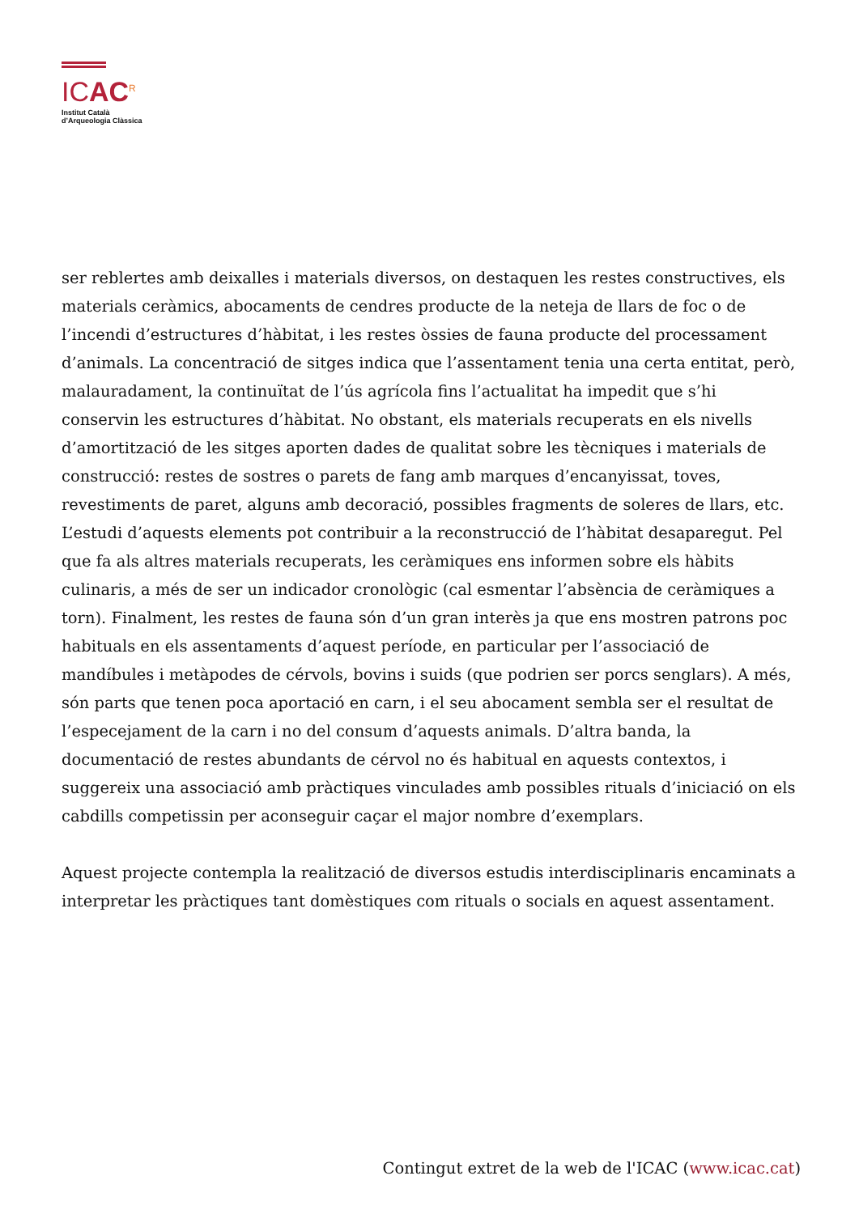ICAC<sup>R</sup>
Institut Català
d’Arqueologia Clàssica
ser reblertes amb deixalles i materials diversos, on destaquen les restes constructives, els materials ceràmics, abocaments de cendres producte de la neteja de llars de foc o de l’incendi d’estructures d’hàbitat, i les restes òssies de fauna producte del processament d’animals. La concentració de sitges indica que l’assentament tenia una certa entitat, però, malauradament, la continuïtat de l’ús agrícola fins l’actualitat ha impedit que s’hi conservin les estructures d’hàbitat. No obstant, els materials recuperats en els nivells d’amortització de les sitges aporten dades de qualitat sobre les tècniques i materials de construcció: restes de sostres o parets de fang amb marques d’encanyissat, toves, revestiments de paret, alguns amb decoració, possibles fragments de soleres de llars, etc. L’estudi d’aquests elements pot contribuir a la reconstrucció de l’hàbitat desaparegut. Pel que fa als altres materials recuperats, les ceràmiques ens informen sobre els hàbits culinaris, a més de ser un indicador cronològic (cal esmentar l’absència de ceràmiques a torn). Finalment, les restes de fauna són d’un gran interès ja que ens mostren patrons poc habituals en els assentaments d’aquest període, en particular per l’associació de mandíbules i metàpodes de cérvols, bovins i suids (que podrien ser porcs senglars). A més, són parts que tenen poca aportació en carn, i el seu abocament sembla ser el resultat de l’especejament de la carn i no del consum d’aquests animals. D’altra banda, la documentació de restes abundants de cérvol no és habitual en aquests contextos, i suggereix una associació amb pràctiques vinculades amb possibles rituals d’iniciació on els cabdills competissin per aconseguir caçar el major nombre d’exemplars.
Aquest projecte contempla la realització de diversos estudis interdisciplinaris encaminats a interpretar les pràctiques tant domèstiques com rituals o socials en aquest assentament.
Contingut extret de la web de l'ICAC (www.icac.cat)